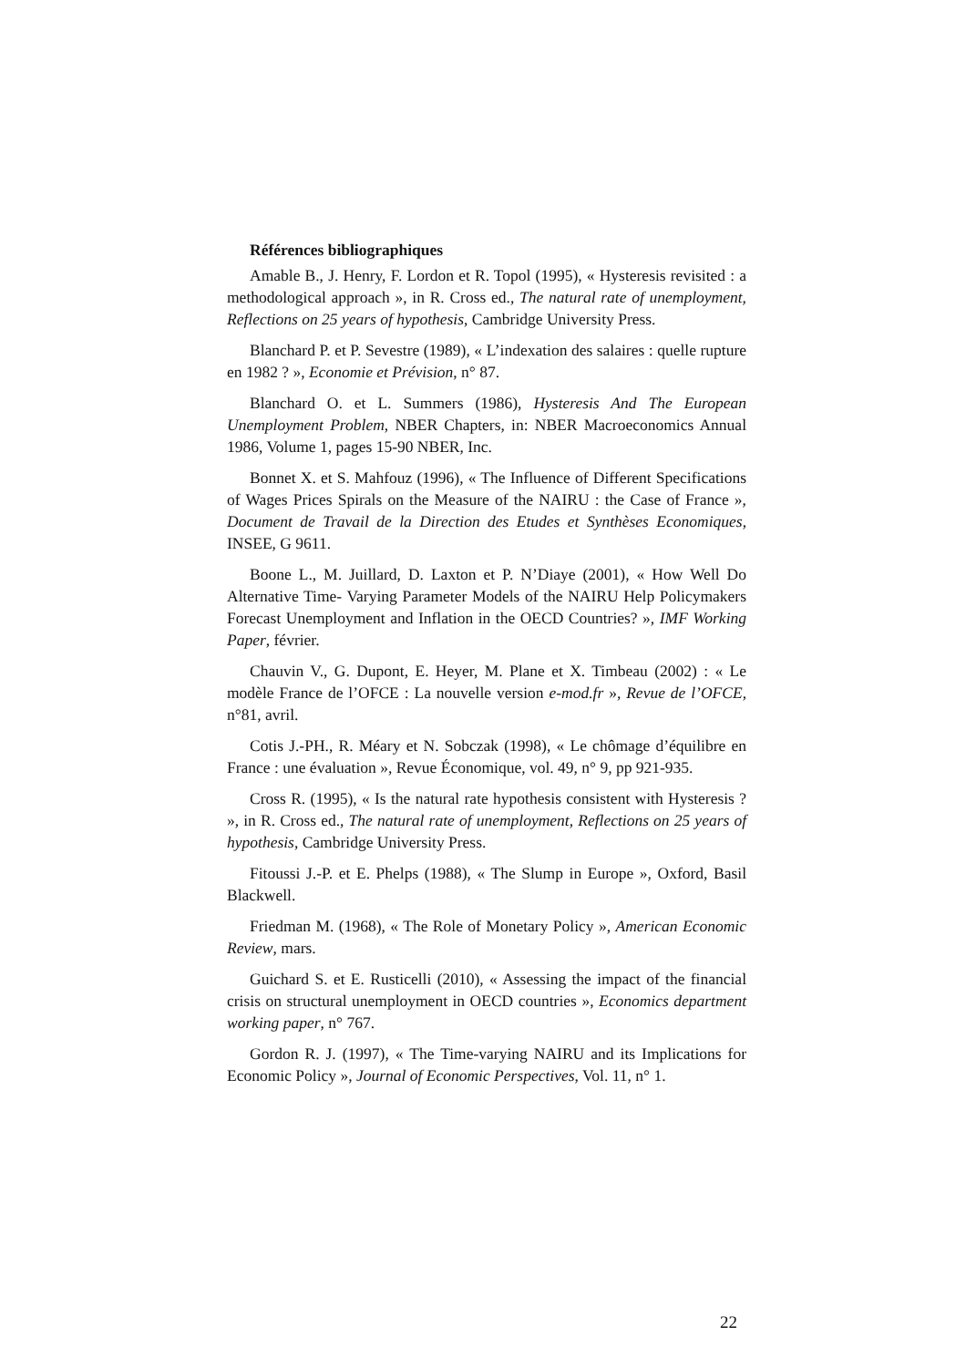Références bibliographiques
Amable B., J. Henry, F. Lordon et R. Topol (1995), « Hysteresis revisited : a methodological approach », in R. Cross ed., The natural rate of unemployment, Reflections on 25 years of hypothesis, Cambridge University Press.
Blanchard P. et P. Sevestre (1989), « L’indexation des salaires : quelle rupture en 1982 ? », Economie et Prévision, n° 87.
Blanchard O. et L. Summers (1986), Hysteresis And The European Unemployment Problem, NBER Chapters, in: NBER Macroeconomics Annual 1986, Volume 1, pages 15-90 NBER, Inc.
Bonnet X. et S. Mahfouz (1996), « The Influence of Different Specifications of Wages Prices Spirals on the Measure of the NAIRU : the Case of France », Document de Travail de la Direction des Etudes et Synthèses Economiques, INSEE, G 9611.
Boone L., M. Juillard, D. Laxton et P. N’Diaye (2001), « How Well Do Alternative Time- Varying Parameter Models of the NAIRU Help Policymakers Forecast Unemployment and Inflation in the OECD Countries? », IMF Working Paper, février.
Chauvin V., G. Dupont, E. Heyer, M. Plane et X. Timbeau (2002) : « Le modèle France de l’OFCE : La nouvelle version e-mod.fr », Revue de l’OFCE, n°81, avril.
Cotis J.-PH., R. Méary et N. Sobczak (1998), « Le chômage d’équilibre en France : une évaluation », Revue Économique, vol. 49, n° 9, pp 921-935.
Cross R. (1995), « Is the natural rate hypothesis consistent with Hysteresis ? », in R. Cross ed., The natural rate of unemployment, Reflections on 25 years of hypothesis, Cambridge University Press.
Fitoussi J.-P. et E. Phelps (1988), « The Slump in Europe », Oxford, Basil Blackwell.
Friedman M. (1968), « The Role of Monetary Policy », American Economic Review, mars.
Guichard S. et E. Rusticelli (2010), « Assessing the impact of the financial crisis on structural unemployment in OECD countries », Economics department working paper, n° 767.
Gordon R. J. (1997), « The Time-varying NAIRU and its Implications for Economic Policy », Journal of Economic Perspectives, Vol. 11, n° 1.
22